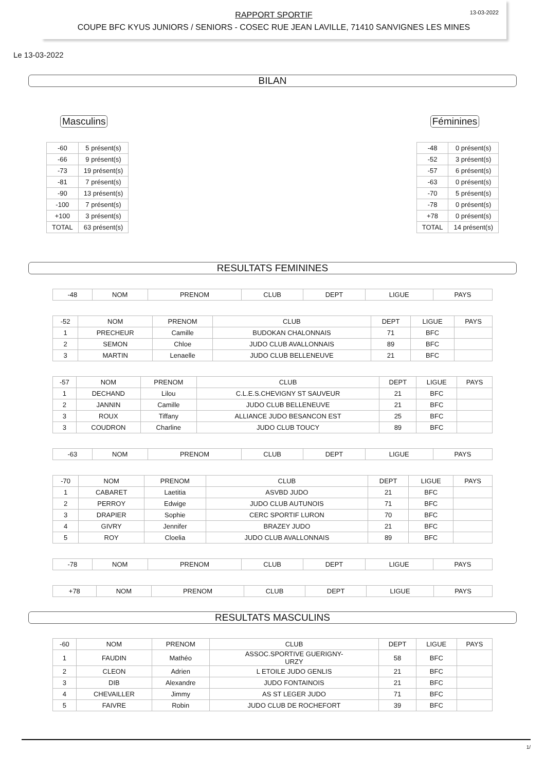RAPPORT SPORTIF
COUPE BFC KYUS JUNIORS / SENIORS - COSEC RUE JEAN LAVILLE, 71410 SANVIGNES LES MINES
13-03-2022
Le 13-03-2022
BILAN
Masculins
| -60 | 5 présent(s) |
| -66 | 9 présent(s) |
| -73 | 19 présent(s) |
| -81 | 7 présent(s) |
| -90 | 13 présent(s) |
| -100 | 7 présent(s) |
| +100 | 3 présent(s) |
| TOTAL | 63 présent(s) |
Féminines
| -48 | 0 présent(s) |
| -52 | 3 présent(s) |
| -57 | 6 présent(s) |
| -63 | 0 présent(s) |
| -70 | 5 présent(s) |
| -78 | 0 présent(s) |
| +78 | 0 présent(s) |
| TOTAL | 14 présent(s) |
RESULTATS FEMININES
| -48 | NOM | PRENOM | CLUB | DEPT | LIGUE | PAYS |
| --- | --- | --- | --- | --- | --- | --- |
| -52 | NOM | PRENOM | CLUB | DEPT | LIGUE | PAYS |
| --- | --- | --- | --- | --- | --- | --- |
| 1 | PRECHEUR | Camille | BUDOKAN CHALONNAIS | 71 | BFC | |
| 2 | SEMON | Chloe | JUDO CLUB AVALLONNAIS | 89 | BFC | |
| 3 | MARTIN | Lenaelle | JUDO CLUB BELLENEUVE | 21 | BFC | |
| -57 | NOM | PRENOM | CLUB | DEPT | LIGUE | PAYS |
| --- | --- | --- | --- | --- | --- | --- |
| 1 | DECHAND | Lilou | C.L.E.S.CHEVIGNY ST SAUVEUR | 21 | BFC | |
| 2 | JANNIN | Camille | JUDO CLUB BELLENEUVE | 21 | BFC | |
| 3 | ROUX | Tiffany | ALLIANCE JUDO BESANCON EST | 25 | BFC | |
| 3 | COUDRON | Charline | JUDO CLUB TOUCY | 89 | BFC | |
| -63 | NOM | PRENOM | CLUB | DEPT | LIGUE | PAYS |
| --- | --- | --- | --- | --- | --- | --- |
| -70 | NOM | PRENOM | CLUB | DEPT | LIGUE | PAYS |
| --- | --- | --- | --- | --- | --- | --- |
| 1 | CABARET | Laetitia | ASVBD JUDO | 21 | BFC | |
| 2 | PERROY | Edwige | JUDO CLUB AUTUNOIS | 71 | BFC | |
| 3 | DRAPIER | Sophie | CERC SPORTIF LURON | 70 | BFC | |
| 4 | GIVRY | Jennifer | BRAZEY JUDO | 21 | BFC | |
| 5 | ROY | Cloelia | JUDO CLUB AVALLONNAIS | 89 | BFC | |
| -78 | NOM | PRENOM | CLUB | DEPT | LIGUE | PAYS |
| --- | --- | --- | --- | --- | --- | --- |
| +78 | NOM | PRENOM | CLUB | DEPT | LIGUE | PAYS |
| --- | --- | --- | --- | --- | --- | --- |
RESULTATS MASCULINS
| -60 | NOM | PRENOM | CLUB | DEPT | LIGUE | PAYS |
| --- | --- | --- | --- | --- | --- | --- |
| 1 | FAUDIN | Mathéo | ASSOC.SPORTIVE GUERIGNY- URZY | 58 | BFC | |
| 2 | CLEON | Adrien | L ETOILE JUDO GENLIS | 21 | BFC | |
| 3 | DIB | Alexandre | JUDO FONTAINOIS | 21 | BFC | |
| 4 | CHEVAILLER | Jimmy | AS ST LEGER JUDO | 71 | BFC | |
| 5 | FAIVRE | Robin | JUDO CLUB DE ROCHEFORT | 39 | BFC | |
1/